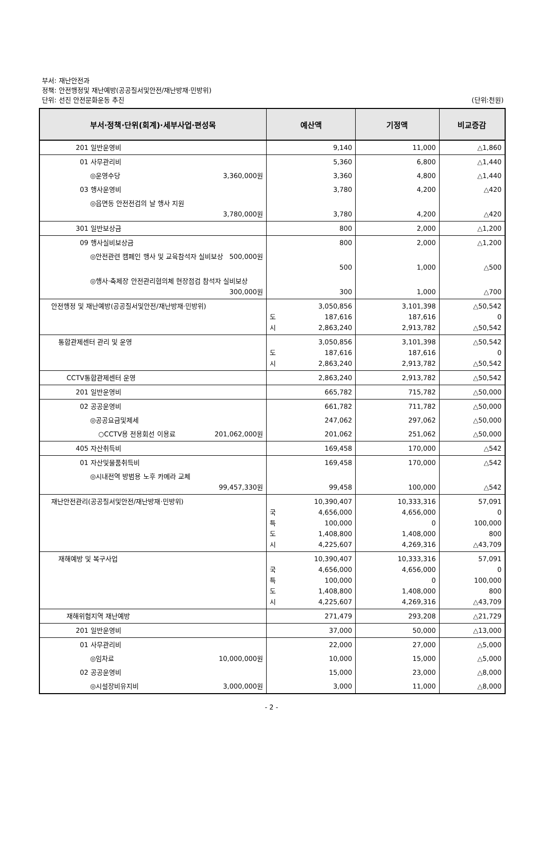부서: 재난안전과
정책: 안전행정및 재난예방(공공질서및안전/재난방재·민방위)
단위: 선진 안전문화운동 추진
(단위:천원)
| 부서·정책·단위(회계)·세부사업·편성목 | 예산액 | 기정액 | 비교증감 |
| --- | --- | --- | --- |
| 201 일반운영비 | 9,140 | 11,000 | △1,860 |
| 01 사무관리비 | 5,360 | 6,800 | △1,440 |
| ◎운영수당 3,360,000원 | 3,360 | 4,800 | △1,440 |
| 03 행사운영비 | 3,780 | 4,200 | △420 |
| ◎읍면동 안전전검의 날 행사 지원 3,780,000원 | 3,780 | 4,200 | △420 |
| 301 일반보상금 | 800 | 2,000 | △1,200 |
| 09 행사실비보상금 | 800 | 2,000 | △1,200 |
| ◎안전관련 캠페인 행사 및 교육참석자 실비보상 500,000원 | 500 | 1,000 | △500 |
| ◎행사·축제장 안전관리협의체 현장점검 참석자 실비보상 300,000원 | 300 | 1,000 | △700 |
| 안전행정 및 재난예방(공공질서및안전/재난방재·민방위) | 3,050,856 도 187,616 시 2,863,240 | 3,101,398 187,616 2,913,782 | △50,542 0 △50,542 |
| 통합관제센터 관리 및 운영 | 3,050,856 도 187,616 시 2,863,240 | 3,101,398 187,616 2,913,782 | △50,542 0 △50,542 |
| CCTV통합관제센터 운영 | 2,863,240 | 2,913,782 | △50,542 |
| 201 일반운영비 | 665,782 | 715,782 | △50,000 |
| 02 공공운영비 | 661,782 | 711,782 | △50,000 |
| ◎공공요금및제세 | 247,062 | 297,062 | △50,000 |
| ○CCTV용 전용회선 이용료 201,062,000원 | 201,062 | 251,062 | △50,000 |
| 405 자산취득비 | 169,458 | 170,000 | △542 |
| 01 자산및물품취득비 | 169,458 | 170,000 | △542 |
| ◎시내전역 방범용 노후 카메라 교체 99,457,330원 | 99,458 | 100,000 | △542 |
| 재난안전관리(공공질서및안전/재난방재·민방위) | 10,390,407 국 4,656,000 특 100,000 도 1,408,800 시 4,225,607 | 10,333,316 4,656,000 0 1,408,000 4,269,316 | 57,091 0 100,000 800 △43,709 |
| 재해예방 및 복구사업 | 10,390,407 국 4,656,000 특 100,000 도 1,408,800 시 4,225,607 | 10,333,316 4,656,000 0 1,408,000 4,269,316 | 57,091 0 100,000 800 △43,709 |
| 재해위험지역 재난예방 | 271,479 | 293,208 | △21,729 |
| 201 일반운영비 | 37,000 | 50,000 | △13,000 |
| 01 사무관리비 | 22,000 | 27,000 | △5,000 |
| ◎임차료 10,000,000원 | 10,000 | 15,000 | △5,000 |
| 02 공공운영비 | 15,000 | 23,000 | △8,000 |
| ◎시설장비유지비 3,000,000원 | 3,000 | 11,000 | △8,000 |
- 2 -